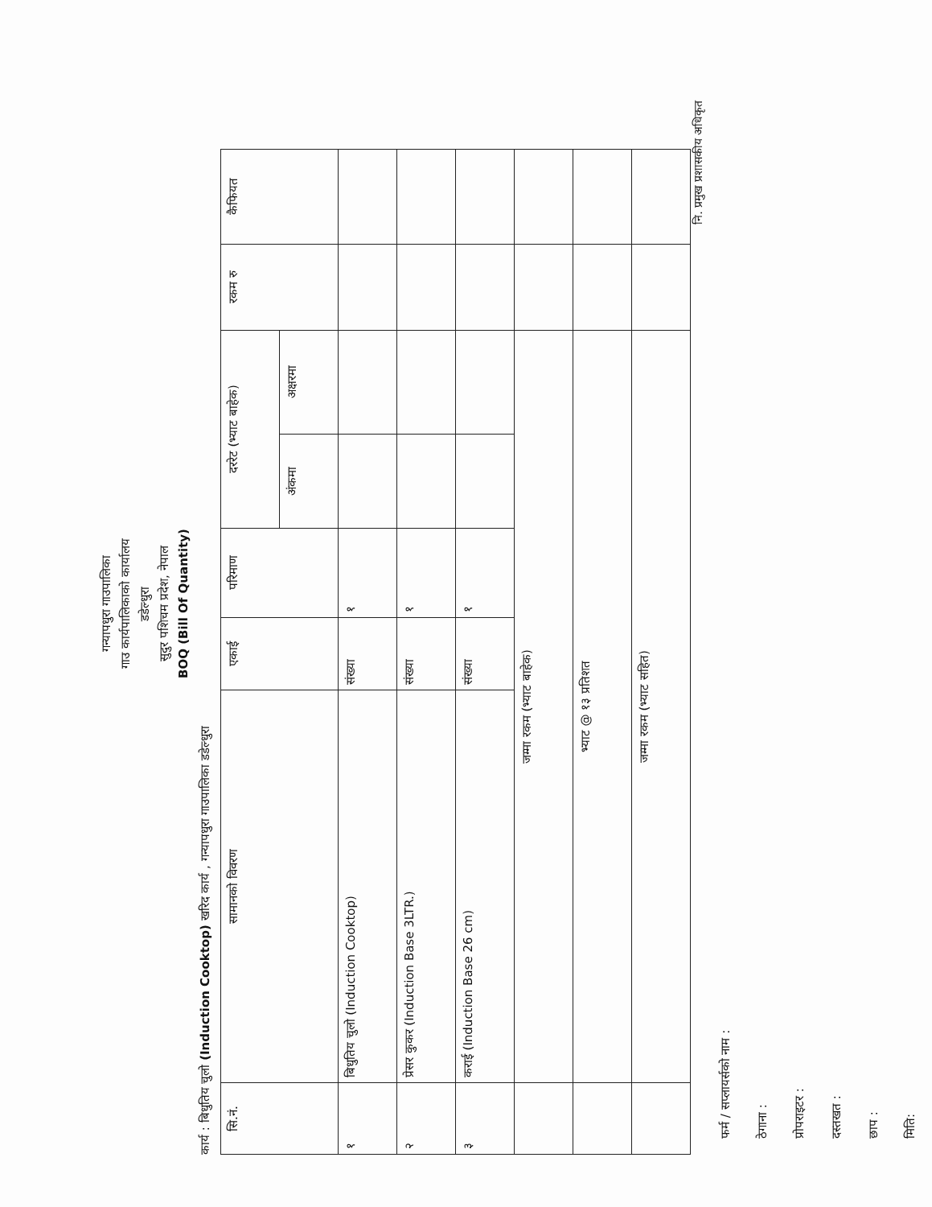गन्यापधुरा गाउपालिका
गाउ कार्यपालिकाको कार्यालय
डडेल्धुरा
सुदुर पशिचम प्रदेश, नेपाल
BOQ (Bill Of Quantity)
कार्य : बिधुतिय चुलो (Induction Cooktop) खरिद कार्य , गन्यापधुरा गाउपालिका डडेल्धुरा
| सि.नं. | सामानको विवरण | एकाई | परिमाण | दररेट (भ्याट बाहेक) | | रकम रु | कैफियत |
| --- | --- | --- | --- | --- | --- | --- | --- |
| | | | | अंकमा | अक्षरमा | | |
| १ | बिधुतिय चुलो (Induction Cooktop) | संख्या | १ | | | | |
| २ | प्रेसर कुकर (Induction Base 3LTR.) | संख्या | १ | | | | |
| ३ | कराई (Induction Base 26 cm) | संख्या | १ | | | | |
| | जम्मा रकम (भ्याट बाहेक) | | | | | | |
| | भ्याट @ १३ प्रतिशत | | | | | | |
| | जम्मा रकम (भ्याट सहित) | | | | | | |
फर्म / सप्लायर्सको नाम :
ठेगाना :
प्रोपराइटर :
दस्तखत :
छाप :
मिति:
नि. प्रमुख प्रशासकीय अधिकृत